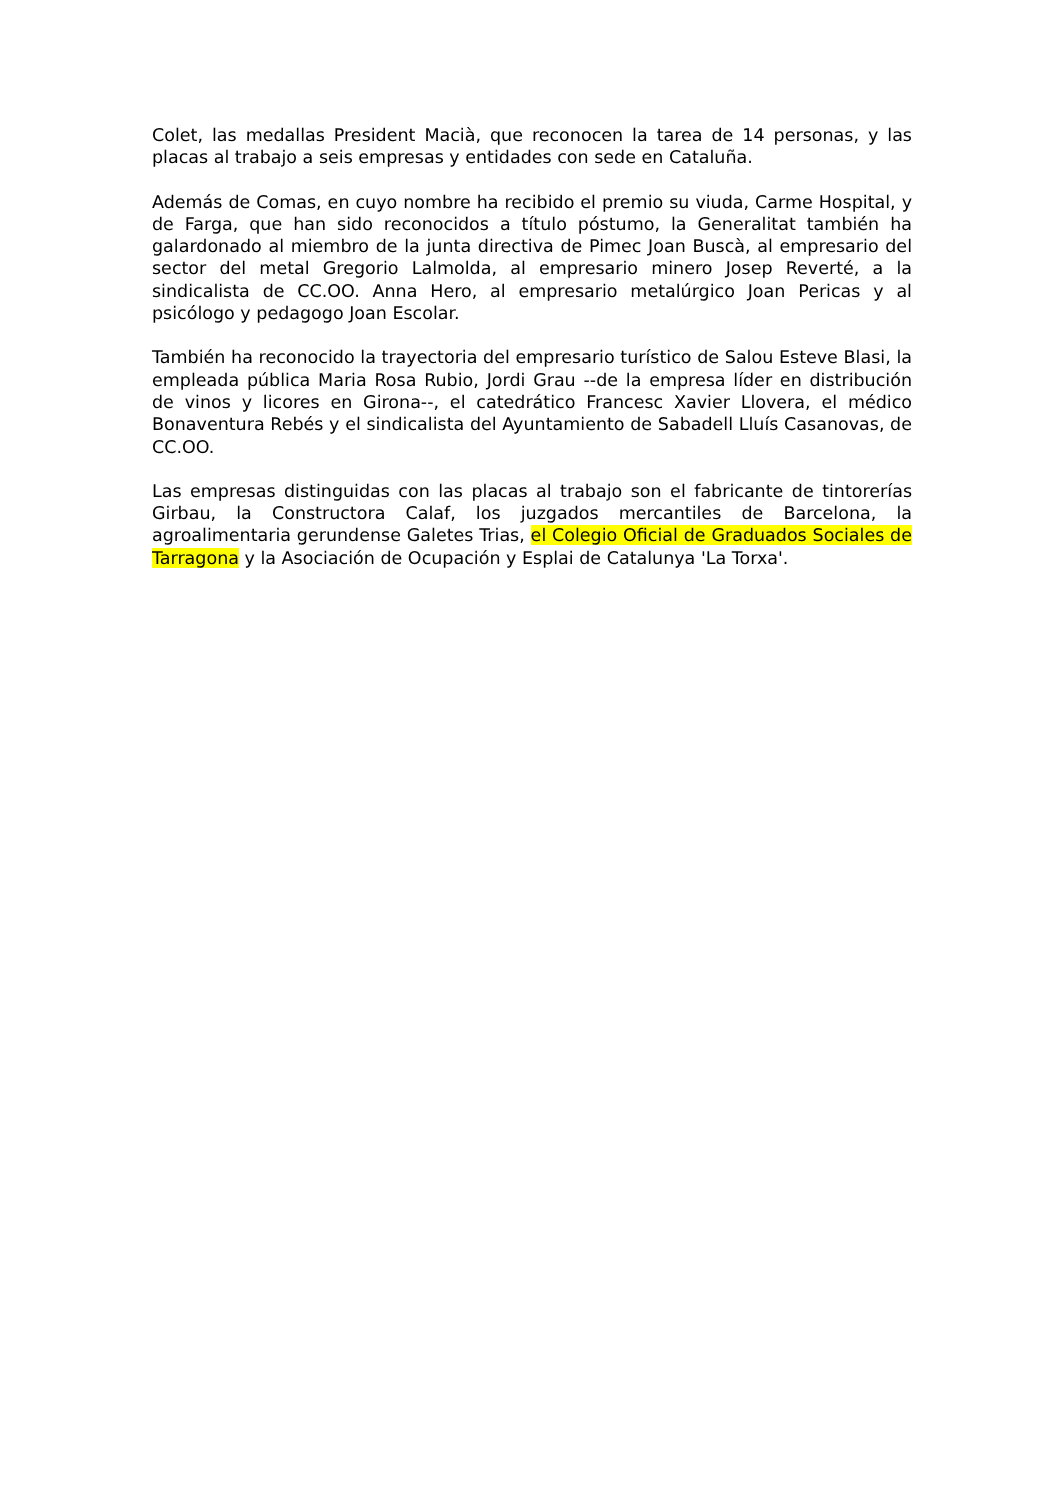Colet, las medallas President Macià, que reconocen la tarea de 14 personas, y las placas al trabajo a seis empresas y entidades con sede en Cataluña.
Además de Comas, en cuyo nombre ha recibido el premio su viuda, Carme Hospital, y de Farga, que han sido reconocidos a título póstumo, la Generalitat también ha galardonado al miembro de la junta directiva de Pimec Joan Buscà, al empresario del sector del metal Gregorio Lalmolda, al empresario minero Josep Reverté, a la sindicalista de CC.OO. Anna Hero, al empresario metalúrgico Joan Pericas y al psicólogo y pedagogo Joan Escolar.
También ha reconocido la trayectoria del empresario turístico de Salou Esteve Blasi, la empleada pública Maria Rosa Rubio, Jordi Grau --de la empresa líder en distribución de vinos y licores en Girona--, el catedrático Francesc Xavier Llovera, el médico Bonaventura Rebés y el sindicalista del Ayuntamiento de Sabadell Lluís Casanovas, de CC.OO.
Las empresas distinguidas con las placas al trabajo son el fabricante de tintorerías Girbau, la Constructora Calaf, los juzgados mercantiles de Barcelona, la agroalimentaria gerundense Galetes Trias, el Colegio Oficial de Graduados Sociales de Tarragona y la Asociación de Ocupación y Esplai de Catalunya 'La Torxa'.